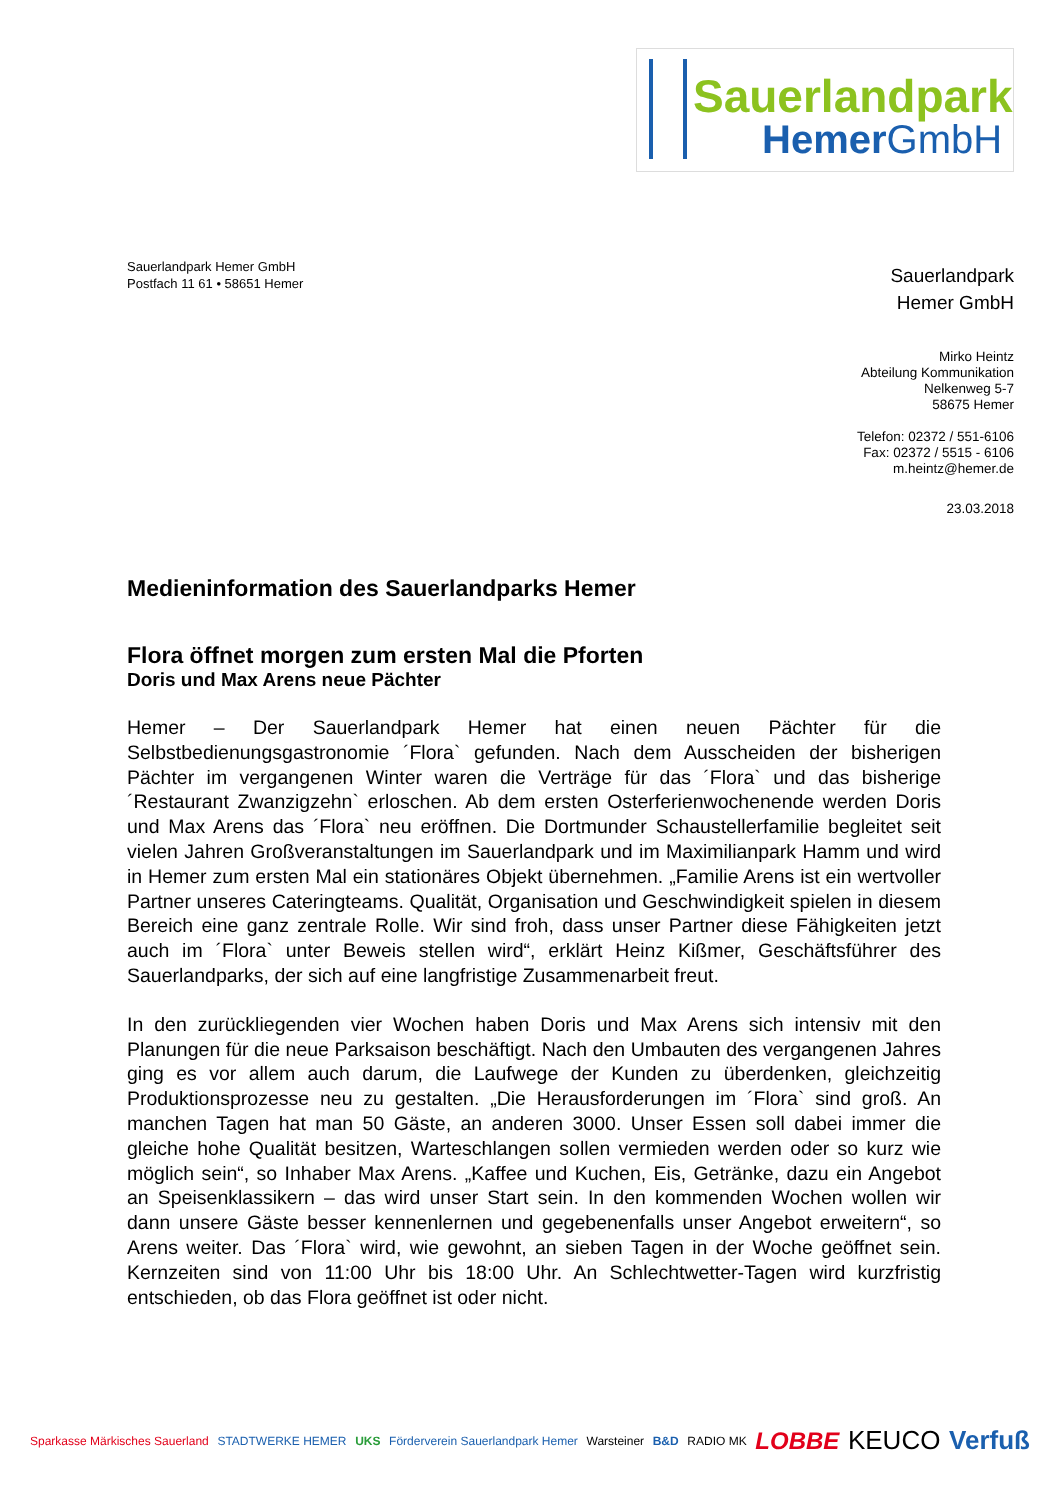Sauerlandpark
HemerGmbH
Sauerlandpark Hemer GmbH
Postfach 11 61 • 58651 Hemer
Sauerlandpark
Hemer GmbH
Mirko Heintz
Abteilung Kommunikation
Nelkenweg 5-7
58675 Hemer
Telefon: 02372 / 551-6106
Fax: 02372 / 5515 - 6106
m.heintz@hemer.de
23.03.2018
Medieninformation des Sauerlandparks Hemer
Flora öffnet morgen zum ersten Mal die Pforten
Doris und Max Arens neue Pächter
Hemer – Der Sauerlandpark Hemer hat einen neuen Pächter für die Selbstbedienungsgastronomie ´Flora` gefunden. Nach dem Ausscheiden der bisherigen Pächter im vergangenen Winter waren die Verträge für das ´Flora` und das bisherige ´Restaurant Zwanzigzehn` erloschen. Ab dem ersten Osterferienwochenende werden Doris und Max Arens das ´Flora` neu eröffnen. Die Dortmunder Schaustellerfamilie begleitet seit vielen Jahren Großveranstaltungen im Sauerlandpark und im Maximilianpark Hamm und wird in Hemer zum ersten Mal ein stationäres Objekt übernehmen. „Familie Arens ist ein wertvoller Partner unseres Cateringteams. Qualität, Organisation und Geschwindigkeit spielen in diesem Bereich eine ganz zentrale Rolle. Wir sind froh, dass unser Partner diese Fähigkeiten jetzt auch im ´Flora` unter Beweis stellen wird“, erklärt Heinz Kißmer, Geschäftsführer des Sauerlandparks, der sich auf eine langfristige Zusammenarbeit freut.
In den zurückliegenden vier Wochen haben Doris und Max Arens sich intensiv mit den Planungen für die neue Parksaison beschäftigt. Nach den Umbauten des vergangenen Jahres ging es vor allem auch darum, die Laufwege der Kunden zu überdenken, gleichzeitig Produktionsprozesse neu zu gestalten. „Die Herausforderungen im ´Flora` sind groß. An manchen Tagen hat man 50 Gäste, an anderen 3000. Unser Essen soll dabei immer die gleiche hohe Qualität besitzen, Warteschlangen sollen vermieden werden oder so kurz wie möglich sein“, so Inhaber Max Arens. „Kaffee und Kuchen, Eis, Getränke, dazu ein Angebot an Speisenklassikern – das wird unser Start sein. In den kommenden Wochen wollen wir dann unsere Gäste besser kennenlernen und gegebenenfalls unser Angebot erweitern“, so Arens weiter. Das ´Flora` wird, wie gewohnt, an sieben Tagen in der Woche geöffnet sein. Kernzeiten sind von 11:00 Uhr bis 18:00 Uhr. An Schlechtwetter-Tagen wird kurzfristig entschieden, ob das Flora geöffnet ist oder nicht.
Sparkasse Märkisches Sauerland STADTWERKE HEMER UKS Förderverein Sauerlandpark Hemer Warsteiner B&D RADIO MK LOBBE KEUCO Verfuß